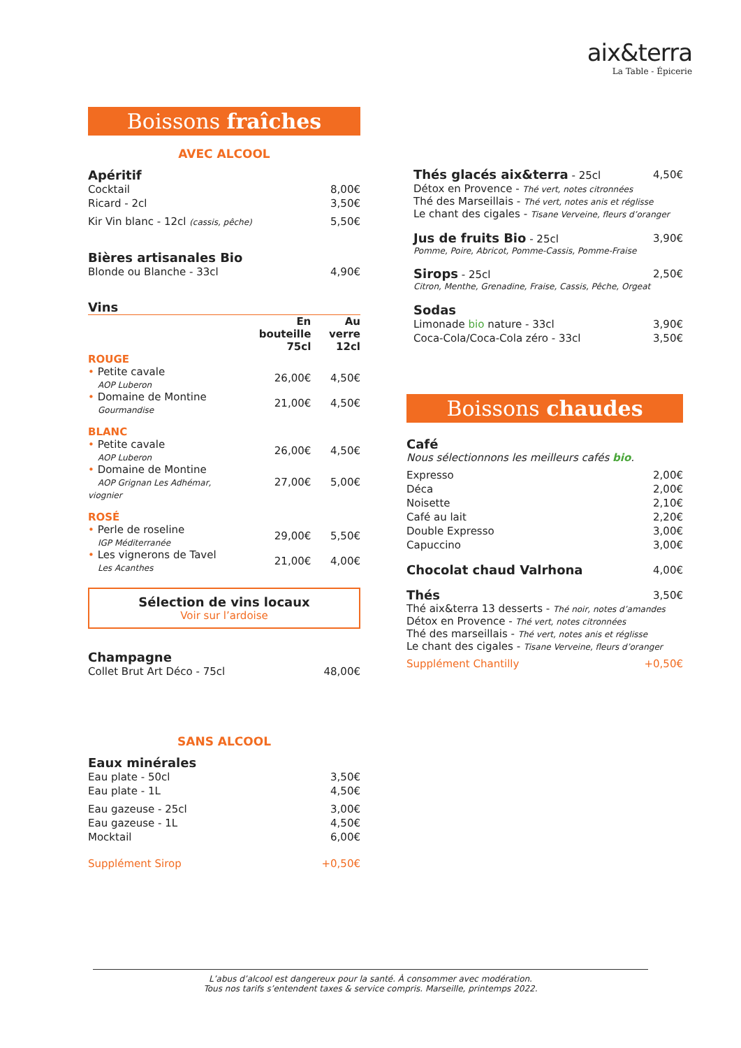aix&terra
La Table - Épicerie
Boissons fraîches
AVEC ALCOOL
Apéritif
Cocktail 8,00€
Ricard - 2cl 3,50€
Kir Vin blanc - 12cl (cassis, pêche) 5,50€
Bières artisanales Bio
Blonde ou Blanche - 33cl 4,90€
Vins
| | En bouteille 75cl | Au verre 12cl |
| --- | --- | --- |
| ROUGE | | |
| • Petite cavale AOP Luberon | 26,00€ | 4,50€ |
| • Domaine de Montine Gourmandise | 21,00€ | 4,50€ |
| BLANC | | |
| • Petite cavale AOP Luberon | 26,00€ | 4,50€ |
| • Domaine de Montine AOP Grignan Les Adhémar, viognier | 27,00€ | 5,00€ |
| ROSÉ | | |
| • Perle de roseline IGP Méditerranée | 29,00€ | 5,50€ |
| • Les vignerons de Tavel Les Acanthes | 21,00€ | 4,00€ |
Sélection de vins locaux
Voir sur l’ardoise
Champagne
Collet Brut Art Déco - 75cl 48,00€
SANS ALCOOL
Eaux minérales
Eau plate - 50cl 3,50€
Eau plate - 1L 4,50€
Eau gazeuse - 25cl 3,00€
Eau gazeuse - 1L 4,50€
Mocktail 6,00€
Supplément Sirop +0,50€
Thés glacés aix&terra - 25cl 4,50€
Détox en Provence - Thé vert, notes citronnées
Thé des Marseillais - Thé vert, notes anis et réglisse
Le chant des cigales - Tisane Verveine, fleurs d’oranger
Jus de fruits Bio - 25cl 3,90€
Pomme, Poire, Abricot, Pomme-Cassis, Pomme-Fraise
Sirops - 25cl 2,50€
Citron, Menthe, Grenadine, Fraise, Cassis, Pêche, Orgeat
Sodas
Limonade bio nature - 33cl 3,90€
Coca-Cola/Coca-Cola zéro - 33cl 3,50€
Boissons chaudes
Café
Nous sélectionnons les meilleurs cafés bio.
Expresso 2,00€
Déca 2,00€
Noisette 2,10€
Café au lait 2,20€
Double Expresso 3,00€
Capuccino 3,00€
Chocolat chaud Valrhona 4,00€
Thés 3,50€
Thé aix&terra 13 desserts - Thé noir, notes d’amandes
Détox en Provence - Thé vert, notes citronnées
Thé des marseillais - Thé vert, notes anis et réglisse
Le chant des cigales - Tisane Verveine, fleurs d’oranger
Supplément Chantilly +0,50€
L’abus d’alcool est dangereux pour la santé. À consommer avec modération.
Tous nos tarifs s’entendent taxes & service compris. Marseille, printemps 2022.